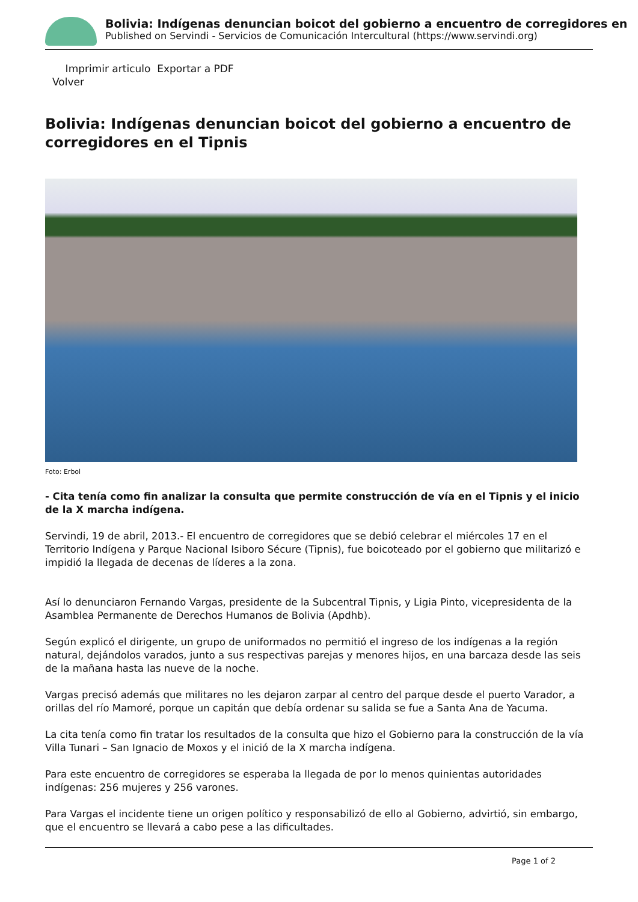Bolivia: Indígenas denuncian boicot del gobierno a encuentro de corregidores en
Published on Servindi - Servicios de Comunicación Intercultural (https://www.servindi.org)
Imprimir articulo Exportar a PDF
Volver
Bolivia: Indígenas denuncian boicot del gobierno a encuentro de corregidores en el Tipnis
Foto: Erbol
- Cita tenía como fin analizar la consulta que permite construcción de vía en el Tipnis y el inicio de la X marcha indígena.
Servindi, 19 de abril, 2013.- El encuentro de corregidores que se debió celebrar el miércoles 17 en el Territorio Indígena y Parque Nacional Isiboro Sécure (Tipnis), fue boicoteado por el gobierno que militarizó e impidió la llegada de decenas de líderes a la zona.
Así lo denunciaron Fernando Vargas, presidente de la Subcentral Tipnis, y Ligia Pinto, vicepresidenta de la Asamblea Permanente de Derechos Humanos de Bolivia (Apdhb).
Según explicó el dirigente, un grupo de uniformados no permitió el ingreso de los indígenas a la región natural, dejándolos varados, junto a sus respectivas parejas y menores hijos, en una barcaza desde las seis de la mañana hasta las nueve de la noche.
Vargas precisó además que militares no les dejaron zarpar al centro del parque desde el puerto Varador, a orillas del río Mamoré, porque un capitán que debía ordenar su salida se fue a Santa Ana de Yacuma.
La cita tenía como fin tratar los resultados de la consulta que hizo el Gobierno para la construcción de la vía Villa Tunari – San Ignacio de Moxos y el inició de la X marcha indígena.
Para este encuentro de corregidores se esperaba la llegada de por lo menos quinientas autoridades indígenas: 256 mujeres y 256 varones.
Para Vargas el incidente tiene un origen político y responsabilizó de ello al Gobierno, advirtió, sin embargo, que el encuentro se llevará a cabo pese a las dificultades.
Page 1 of 2